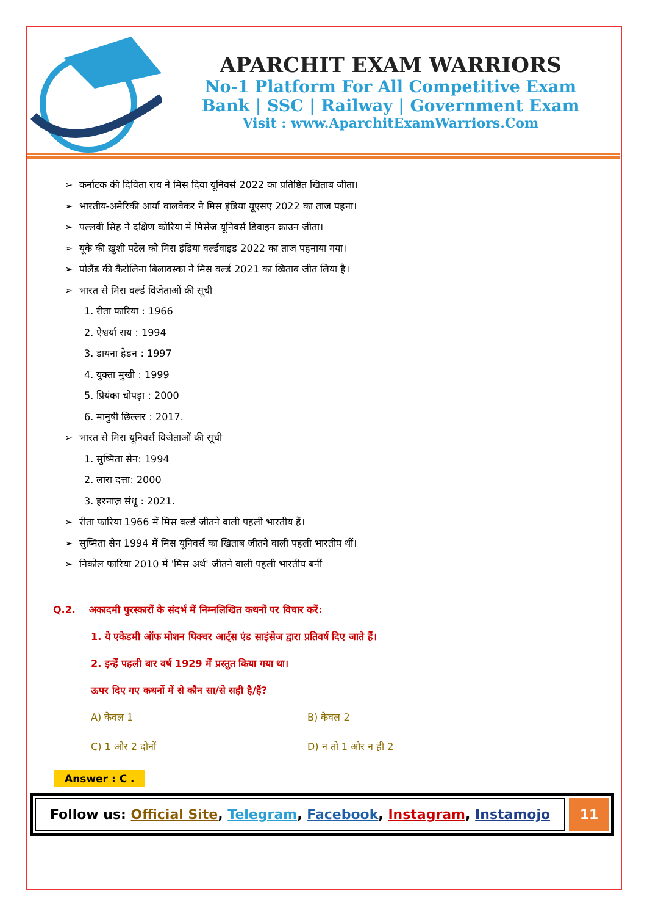APARCHIT EXAM WARRIORS
No-1 Platform For All Competitive Exam
Bank | SSC | Railway | Government Exam
Visit : www.AparchitExamWarriors.Com
➢ कर्नाटक की दिविता राय ने मिस दिवा यूनिवर्स 2022 का प्रतिष्ठित खिताब जीता।
➢ भारतीय-अमेरिकी आर्या वालवेकर ने मिस इंडिया यूएसए 2022 का ताज पहना।
➢ पल्लवी सिंह ने दक्षिण कोरिया में मिसेज यूनिवर्स डिवाइन क्राउन जीता।
➢ यूके की ख़ुशी पटेल को मिस इंडिया वर्ल्डवाइड 2022 का ताज पहनाया गया।
➢ पोलैंड की कैरोलिना बिलावस्का ने मिस वर्ल्ड 2021 का खिताब जीत लिया है।
➢ भारत से मिस वर्ल्ड विजेताओं की सूची
1. रीता फारिया : 1966
2. ऐश्वर्या राय : 1994
3. डायना हेडन : 1997
4. युक्ता मुखी : 1999
5. प्रियंका चोपड़ा : 2000
6. मानुषी छिल्लर : 2017.
➢ भारत से मिस यूनिवर्स विजेताओं की सूची
1. सुष्मिता सेन: 1994
2. लारा दत्ता: 2000
3. हरनाज़ संधू : 2021.
➢ रीता फारिया 1966 में मिस वर्ल्ड जीतने वाली पहली भारतीय हैं।
➢ सुष्मिता सेन 1994 में मिस यूनिवर्स का खिताब जीतने वाली पहली भारतीय थीं।
➢ निकोल फारिया 2010 में 'मिस अर्थ' जीतने वाली पहली भारतीय बनीं
Q.2. अकादमी पुरस्कारों के संदर्भ में निम्नलिखित कथनों पर विचार करें:
1. ये एकेडमी ऑफ मोशन पिक्चर आर्ट्स एंड साइंसेज द्वारा प्रतिवर्ष दिए जाते हैं।
2. इन्हें पहली बार वर्ष 1929 में प्रस्तुत किया गया था।
ऊपर दिए गए कथनों में से कौन सा/से सही है/हैं?
A) केवल 1
B) केवल 2
C) 1 और 2 दोनों
D) न तो 1 और न ही 2
Answer : C .
Follow us: Official Site, Telegram, Facebook, Instagram, Instamojo
11